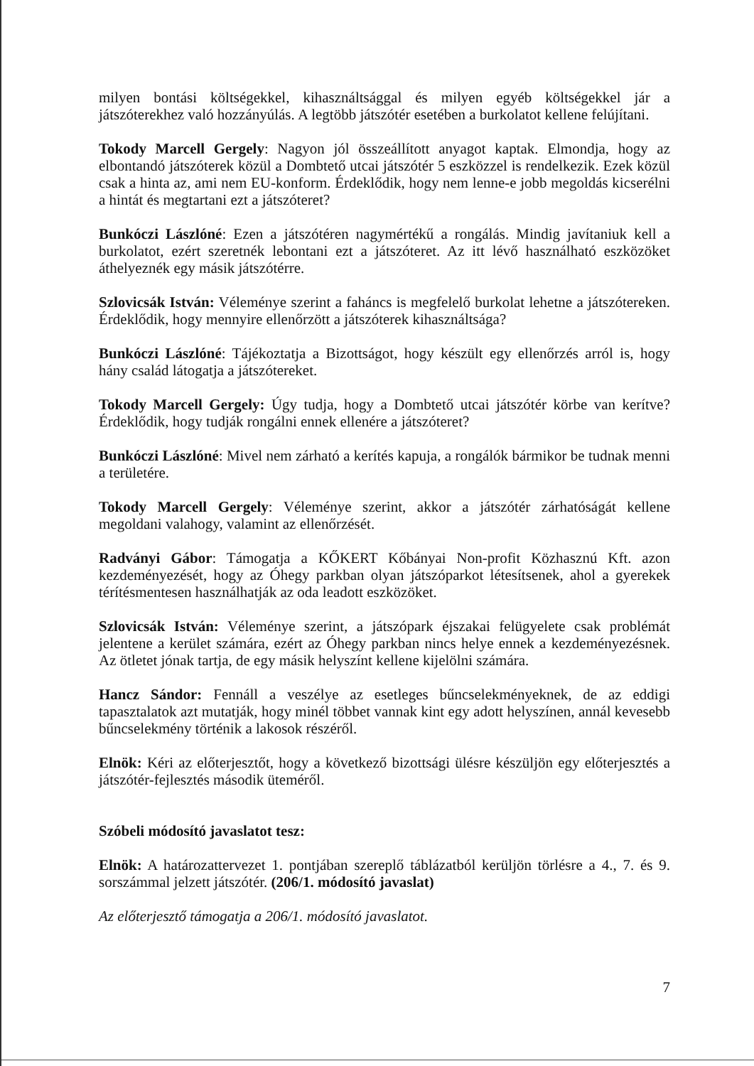milyen bontási költségekkel, kihasználtsággal és milyen egyéb költségekkel jár a játszóterekhez való hozzányúlás. A legtöbb játszótér esetében a burkolatot kellene felújítani.
Tokody Marcell Gergely: Nagyon jól összeállított anyagot kaptak. Elmondja, hogy az elbontandó játszóterek közül a Dombtető utcai játszótér 5 eszközzel is rendelkezik. Ezek közül csak a hinta az, ami nem EU-konform. Érdeklődik, hogy nem lenne-e jobb megoldás kicserélni a hintát és megtartani ezt a játszóteret?
Bunkóczi Lászlóné: Ezen a játszótéren nagymértékű a rongálás. Mindig javítaniuk kell a burkolatot, ezért szeretnék lebontani ezt a játszóteret. Az itt lévő használható eszközöket áthelyeznék egy másik játszótérre.
Szlovicsák István: Véleménye szerint a faháncs is megfelelő burkolat lehetne a játszótereken. Érdeklődik, hogy mennyire ellenőrzött a játszóterek kihasználtsága?
Bunkóczi Lászlóné: Tájékoztatja a Bizottságot, hogy készült egy ellenőrzés arról is, hogy hány család látogatja a játszótereket.
Tokody Marcell Gergely: Úgy tudja, hogy a Dombtető utcai játszótér körbe van kerítve? Érdeklődik, hogy tudják rongálni ennek ellenére a játszóteret?
Bunkóczi Lászlóné: Mivel nem zárható a kerítés kapuja, a rongálók bármikor be tudnak menni a területére.
Tokody Marcell Gergely: Véleménye szerint, akkor a játszótér zárhatóságát kellene megoldani valahogy, valamint az ellenőrzését.
Radványi Gábor: Támogatja a KŐKERT Kőbányai Non-profit Közhasznú Kft. azon kezdeményezését, hogy az Óhegy parkban olyan játszóparkot létesítsenek, ahol a gyerekek térítésmentesen használhatják az oda leadott eszközöket.
Szlovicsák István: Véleménye szerint, a játszópark éjszakai felügyelete csak problémát jelentene a kerület számára, ezért az Óhegy parkban nincs helye ennek a kezdeményezésnek. Az ötletet jónak tartja, de egy másik helyszínt kellene kijelölni számára.
Hancz Sándor: Fennáll a veszélye az esetleges bűncselekményeknek, de az eddigi tapasztalatok azt mutatják, hogy minél többet vannak kint egy adott helyszínen, annál kevesebb bűncselekmény történik a lakosok részéről.
Elnök: Kéri az előterjesztőt, hogy a következő bizottsági ülésre készüljön egy előterjesztés a játszótér-fejlesztés második üteméről.
Szóbeli módosító javaslatot tesz:
Elnök: A határozattervezet 1. pontjában szereplő táblázatból kerüljön törlésre a 4., 7. és 9. sorszámmal jelzett játszótér. (206/1. módosító javaslat)
Az előterjesztő támogatja a 206/1. módosító javaslatot.
7